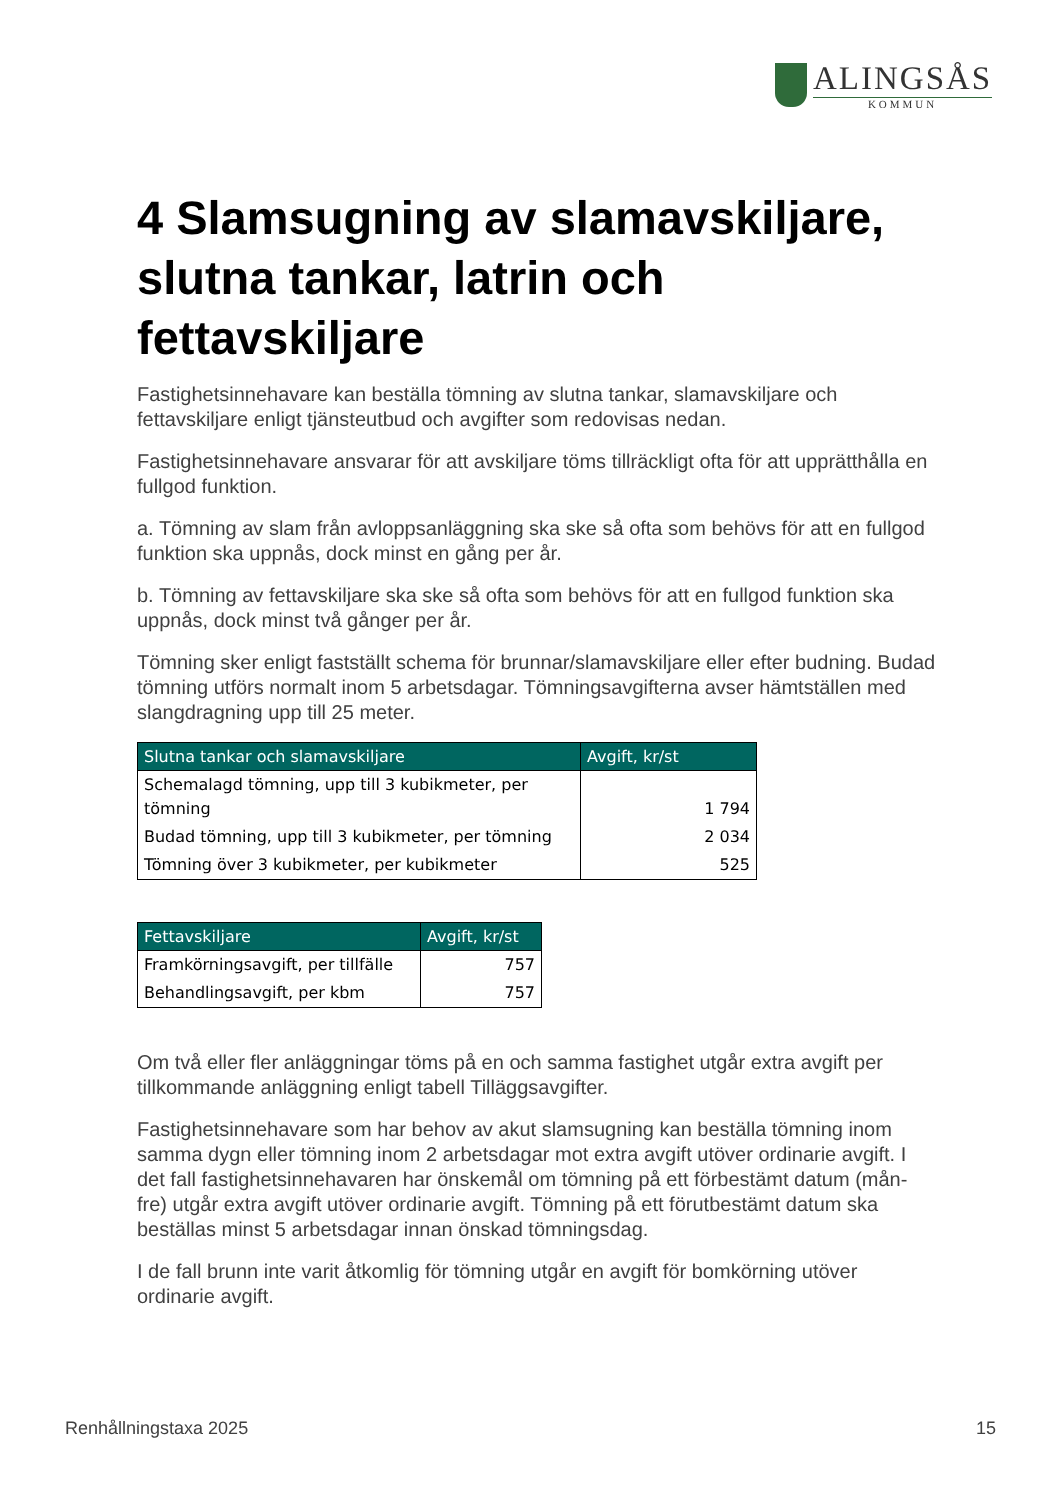ALINGSÅS
KOMMUN
4 Slamsugning av slamavskiljare, slutna tankar, latrin och fettavskiljare
Fastighetsinnehavare kan beställa tömning av slutna tankar, slamavskiljare och fettavskiljare enligt tjänsteutbud och avgifter som redovisas nedan.
Fastighetsinnehavare ansvarar för att avskiljare töms tillräckligt ofta för att upprätthålla en fullgod funktion.
a. Tömning av slam från avloppsanläggning ska ske så ofta som behövs för att en fullgod funktion ska uppnås, dock minst en gång per år.
b. Tömning av fettavskiljare ska ske så ofta som behövs för att en fullgod funktion ska uppnås, dock minst två gånger per år.
Tömning sker enligt fastställt schema för brunnar/slamavskiljare eller efter budning. Budad tömning utförs normalt inom 5 arbetsdagar. Tömningsavgifterna avser hämtställen med slangdragning upp till 25 meter.
| Slutna tankar och slamavskiljare | Avgift, kr/st |
| --- | --- |
| Schemalagd tömning, upp till 3 kubikmeter, per tömning | 1 794 |
| Budad tömning, upp till 3 kubikmeter, per tömning | 2 034 |
| Tömning över 3 kubikmeter, per kubikmeter | 525 |
| Fettavskiljare | Avgift, kr/st |
| --- | --- |
| Framkörningsavgift, per tillfälle | 757 |
| Behandlingsavgift, per kbm | 757 |
Om två eller fler anläggningar töms på en och samma fastighet utgår extra avgift per tillkommande anläggning enligt tabell Tilläggsavgifter.
Fastighetsinnehavare som har behov av akut slamsugning kan beställa tömning inom samma dygn eller tömning inom 2 arbetsdagar mot extra avgift utöver ordinarie avgift. I det fall fastighetsinnehavaren har önskemål om tömning på ett förbestämt datum (mån-fre) utgår extra avgift utöver ordinarie avgift. Tömning på ett förutbestämt datum ska beställas minst 5 arbetsdagar innan önskad tömningsdag.
I de fall brunn inte varit åtkomlig för tömning utgår en avgift för bomkörning utöver ordinarie avgift.
Renhållningstaxa 2025 15